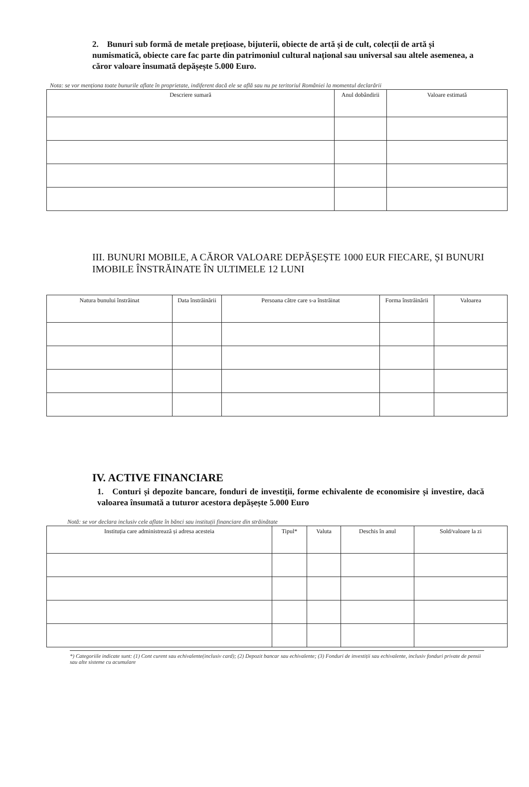2. Bunuri sub formă de metale prețioase, bijuterii, obiecte de artă și de cult, colecții de artă și numismatică, obiecte care fac parte din patrimoniul cultural național sau universal sau altele asemenea, a căror valoare însumată depășește 5.000 Euro.
Nota: se vor menționa toate bunurile aflate în proprietate, indiferent dacă ele se află sau nu pe teritoriul României la momentul declarării
| Descriere sumară | Anul dobândirii | Valoare estimată |
| --- | --- | --- |
III. BUNURI MOBILE, A CĂROR VALOARE DEPĂȘEȘTE 1000 EUR FIECARE, ȘI BUNURI IMOBILE ÎNSTRĂINATE ÎN ULTIMELE 12 LUNI
| Natura bunului înstrăinat | Data înstrăinării | Persoana către care s-a înstrăinat | Forma înstrăinării | Valoarea |
| --- | --- | --- | --- | --- |
IV. ACTIVE FINANCIARE
1. Conturi și depozite bancare, fonduri de investiții, forme echivalente de economisire și investire, dacă valoarea însumată a tuturor acestora depășește 5.000 Euro
Notă: se vor declara inclusiv cele aflate în bănci sau instituții financiare din străinătate
| Instituția care administrează și adresa acesteia | Tipul* | Valuta | Deschis în anul | Sold/valoare la zi |
| --- | --- | --- | --- | --- |
*) Categoriile indicate sunt: (1) Cont curent sau echivalente(inclusiv card); (2) Depozit bancar sau echivalente; (3) Fonduri de investiții sau echivalente, inclusiv fonduri private de pensii sau alte sisteme cu acumulare